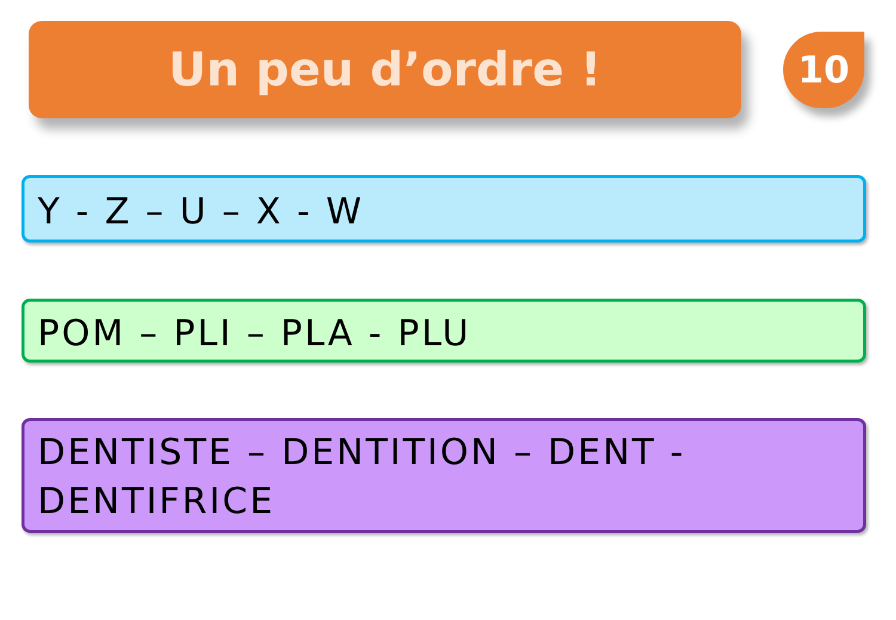Un peu d’ordre !
10
Y - Z – U – X - W
POM – PLI – PLA - PLU
DENTISTE – DENTITION – DENT - DENTIFRICE